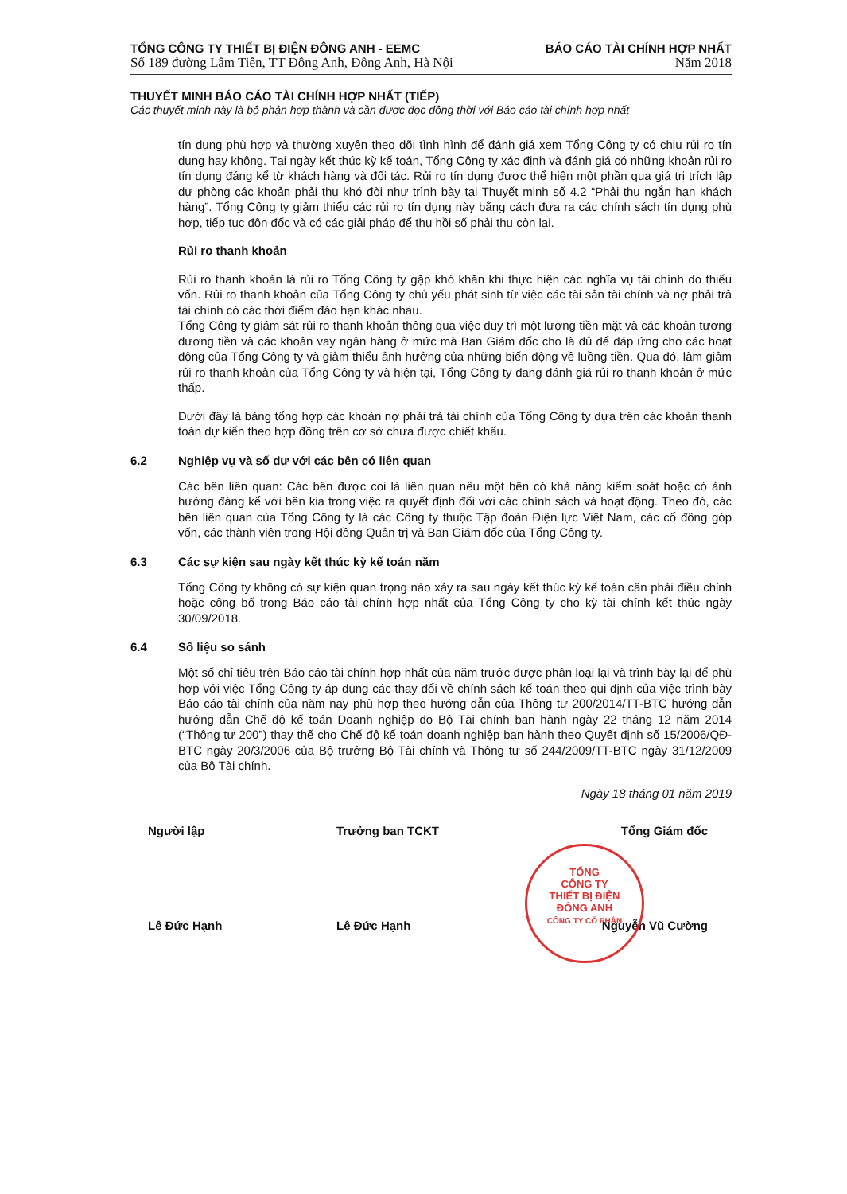TỔNG CÔNG TY THIẾT BỊ ĐIỆN ĐÔNG ANH - EEMC
Số 189 đường Lâm Tiên, TT Đông Anh, Đông Anh, Hà Nội
BÁO CÁO TÀI CHÍNH HỢP NHẤT
Năm 2018
THUYẾT MINH BÁO CÁO TÀI CHÍNH HỢP NHẤT (TIẾP)
Các thuyết minh này là bộ phận hợp thành và cần được đọc đồng thời với Báo cáo tài chính hợp nhất
tín dụng phù hợp và thường xuyên theo dõi tình hình để đánh giá xem Tổng Công ty có chịu rủi ro tín dụng hay không. Tại ngày kết thúc kỳ kế toán, Tổng Công ty xác định và đánh giá có những khoản rủi ro tín dụng đáng kể từ khách hàng và đối tác. Rủi ro tín dụng được thể hiện một phần qua giá trị trích lập dự phòng các khoản phải thu khó đòi như trình bày tại Thuyết minh số 4.2 “Phải thu ngắn hạn khách hàng”. Tổng Công ty giảm thiểu các rủi ro tín dụng này bằng cách đưa ra các chính sách tín dụng phù hợp, tiếp tục đôn đốc và có các giải pháp để thu hồi số phải thu còn lại.
Rủi ro thanh khoản
Rủi ro thanh khoản là rủi ro Tổng Công ty gặp khó khăn khi thực hiện các nghĩa vụ tài chính do thiếu vốn. Rủi ro thanh khoản của Tổng Công ty chủ yếu phát sinh từ việc các tài sản tài chính và nợ phải trả tài chính có các thời điểm đáo hạn khác nhau.
Tổng Công ty giám sát rủi ro thanh khoản thông qua việc duy trì một lượng tiền mặt và các khoản tương đương tiền và các khoản vay ngân hàng ở mức mà Ban Giám đốc cho là đủ để đáp ứng cho các hoạt động của Tổng Công ty và giảm thiểu ảnh hưởng của những biến động về luồng tiền. Qua đó, làm giảm rủi ro thanh khoản của Tổng Công ty và hiện tại, Tổng Công ty đang đánh giá rủi ro thanh khoản ở mức thấp.
Dưới đây là bảng tổng hợp các khoản nợ phải trả tài chính của Tổng Công ty dựa trên các khoản thanh toán dự kiến theo hợp đồng trên cơ sở chưa được chiết khấu.
6.2 Nghiệp vụ và số dư với các bên có liên quan
Các bên liên quan: Các bên được coi là liên quan nếu một bên có khả năng kiểm soát hoặc có ảnh hưởng đáng kể với bên kia trong việc ra quyết định đối với các chính sách và hoạt động. Theo đó, các bên liên quan của Tổng Công ty là các Công ty thuộc Tập đoàn Điện lực Việt Nam, các cổ đông góp vốn, các thành viên trong Hội đồng Quản trị và Ban Giám đốc của Tổng Công ty.
6.3 Các sự kiện sau ngày kết thúc kỳ kế toán năm
Tổng Công ty không có sự kiện quan trọng nào xảy ra sau ngày kết thúc kỳ kế toán cần phải điều chỉnh hoặc công bố trong Báo cáo tài chính hợp nhất của Tổng Công ty cho kỳ tài chính kết thúc ngày 30/09/2018.
6.4 Số liệu so sánh
Một số chỉ tiêu trên Báo cáo tài chính hợp nhất của năm trước được phân loại lại và trình bày lại để phù hợp với việc Tổng Công ty áp dụng các thay đổi về chính sách kế toán theo qui định của việc trình bày Báo cáo tài chính của năm nay phù hợp theo hướng dẫn của Thông tư 200/2014/TT-BTC hướng dẫn hướng dẫn Chế độ kế toán Doanh nghiệp do Bộ Tài chính ban hành ngày 22 tháng 12 năm 2014 (“Thông tư 200”) thay thế cho Chế độ kế toán doanh nghiệp ban hành theo Quyết định số 15/2006/QĐ-BTC ngày 20/3/2006 của Bộ trưởng Bộ Tài chính và Thông tư số 244/2009/TT-BTC ngày 31/12/2009 của Bộ Tài chính.
Ngày 18 tháng 01 năm 2019
Người lập
Lê Đức Hạnh
Trưởng ban TCKT
Lê Đức Hạnh
Tổng Giám đốc
Nguyễn Vũ Cường
TỔNG
CÔNG TY
THIẾT BỊ ĐIỆN
ĐÔNG ANH
CÔNG TY CỔ PHẦN